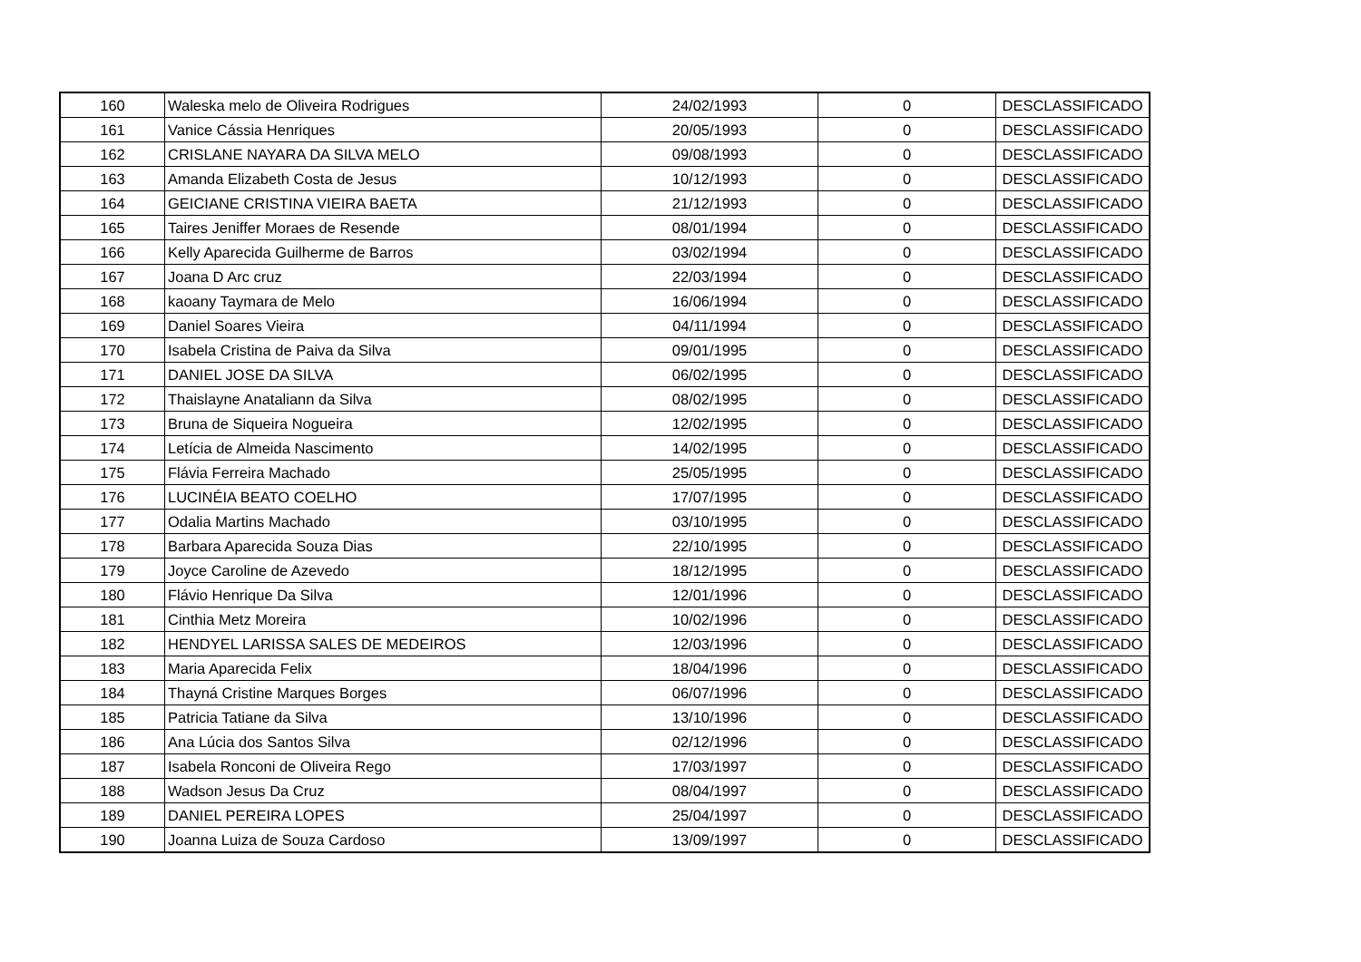| 160 | Waleska melo de Oliveira Rodrigues | 24/02/1993 | 0 | DESCLASSIFICADO |
| 161 | Vanice Cássia Henriques | 20/05/1993 | 0 | DESCLASSIFICADO |
| 162 | CRISLANE NAYARA DA SILVA MELO | 09/08/1993 | 0 | DESCLASSIFICADO |
| 163 | Amanda Elizabeth Costa de Jesus | 10/12/1993 | 0 | DESCLASSIFICADO |
| 164 | GEICIANE CRISTINA VIEIRA BAETA | 21/12/1993 | 0 | DESCLASSIFICADO |
| 165 | Taires Jeniffer Moraes de Resende | 08/01/1994 | 0 | DESCLASSIFICADO |
| 166 | Kelly Aparecida Guilherme de Barros | 03/02/1994 | 0 | DESCLASSIFICADO |
| 167 | Joana D Arc cruz | 22/03/1994 | 0 | DESCLASSIFICADO |
| 168 | kaoany Taymara de Melo | 16/06/1994 | 0 | DESCLASSIFICADO |
| 169 | Daniel Soares Vieira | 04/11/1994 | 0 | DESCLASSIFICADO |
| 170 | Isabela Cristina de Paiva da Silva | 09/01/1995 | 0 | DESCLASSIFICADO |
| 171 | DANIEL JOSE DA SILVA | 06/02/1995 | 0 | DESCLASSIFICADO |
| 172 | Thaislayne Anataliann da Silva | 08/02/1995 | 0 | DESCLASSIFICADO |
| 173 | Bruna de Siqueira Nogueira | 12/02/1995 | 0 | DESCLASSIFICADO |
| 174 | Letícia de Almeida Nascimento | 14/02/1995 | 0 | DESCLASSIFICADO |
| 175 | Flávia Ferreira Machado | 25/05/1995 | 0 | DESCLASSIFICADO |
| 176 | LUCINÉIA BEATO COELHO | 17/07/1995 | 0 | DESCLASSIFICADO |
| 177 | Odalia Martins Machado | 03/10/1995 | 0 | DESCLASSIFICADO |
| 178 | Barbara Aparecida Souza Dias | 22/10/1995 | 0 | DESCLASSIFICADO |
| 179 | Joyce Caroline de Azevedo | 18/12/1995 | 0 | DESCLASSIFICADO |
| 180 | Flávio Henrique Da Silva | 12/01/1996 | 0 | DESCLASSIFICADO |
| 181 | Cinthia Metz Moreira | 10/02/1996 | 0 | DESCLASSIFICADO |
| 182 | HENDYEL LARISSA SALES DE MEDEIROS | 12/03/1996 | 0 | DESCLASSIFICADO |
| 183 | Maria Aparecida Felix | 18/04/1996 | 0 | DESCLASSIFICADO |
| 184 | Thayná Cristine Marques Borges | 06/07/1996 | 0 | DESCLASSIFICADO |
| 185 | Patricia Tatiane da Silva | 13/10/1996 | 0 | DESCLASSIFICADO |
| 186 | Ana Lúcia dos Santos Silva | 02/12/1996 | 0 | DESCLASSIFICADO |
| 187 | Isabela Ronconi de Oliveira Rego | 17/03/1997 | 0 | DESCLASSIFICADO |
| 188 | Wadson Jesus Da Cruz | 08/04/1997 | 0 | DESCLASSIFICADO |
| 189 | DANIEL PEREIRA LOPES | 25/04/1997 | 0 | DESCLASSIFICADO |
| 190 | Joanna Luiza de Souza Cardoso | 13/09/1997 | 0 | DESCLASSIFICADO |